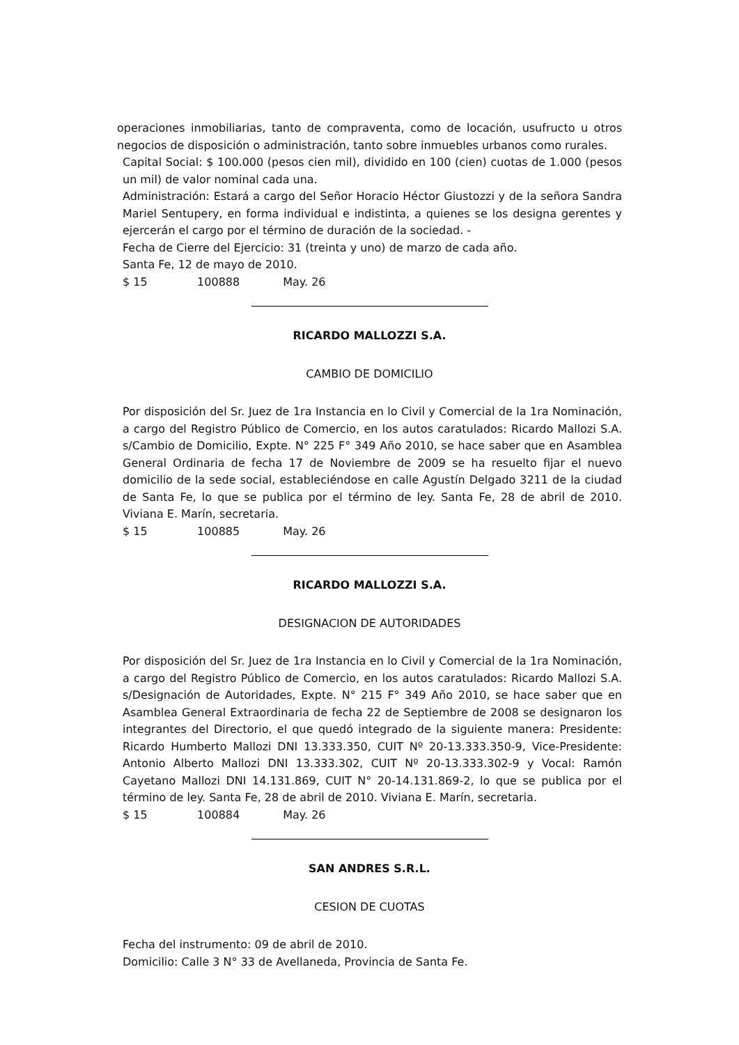operaciones inmobiliarias, tanto de compraventa, como de locación, usufructo u otros negocios de disposición o administración, tanto sobre inmuebles urbanos como rurales.
Capital Social: $ 100.000 (pesos cien mil), dividido en 100 (cien) cuotas de 1.000 (pesos un mil) de valor nominal cada una.
Administración: Estará a cargo del Señor Horacio Héctor Giustozzi y de la señora Sandra Mariel Sentupery, en forma individual e indistinta, a quienes se los designa gerentes y ejercerán el cargo por el término de duración de la sociedad. -
Fecha de Cierre del Ejercicio: 31 (treinta y uno) de marzo de cada año.
Santa Fe, 12 de mayo de 2010.
$ 15 100888 May. 26
RICARDO MALLOZZI S.A.
CAMBIO DE DOMICILIO
Por disposición del Sr. Juez de 1ra Instancia en lo Civil y Comercial de la 1ra Nominación, a cargo del Registro Público de Comercio, en los autos caratulados: Ricardo Mallozi S.A. s/Cambio de Domicilio, Expte. N° 225 F° 349 Año 2010, se hace saber que en Asamblea General Ordinaria de fecha 17 de Noviembre de 2009 se ha resuelto fijar el nuevo domicilio de la sede social, estableciéndose en calle Agustín Delgado 3211 de la ciudad de Santa Fe, lo que se publica por el término de ley. Santa Fe, 28 de abril de 2010. Viviana E. Marín, secretaria.
$ 15 100885 May. 26
RICARDO MALLOZZI S.A.
DESIGNACION DE AUTORIDADES
Por disposición del Sr. Juez de 1ra Instancia en lo Civil y Comercial de la 1ra Nominación, a cargo del Registro Público de Comercio, en los autos caratulados: Ricardo Mallozi S.A. s/Designación de Autoridades, Expte. N° 215 F° 349 Año 2010, se hace saber que en Asamblea General Extraordinaria de fecha 22 de Septiembre de 2008 se designaron los integrantes del Directorio, el que quedó integrado de la siguiente manera: Presidente: Ricardo Humberto Mallozi DNI 13.333.350, CUIT Nº 20-13.333.350-9, Vice-Presidente: Antonio Alberto Mallozi DNI 13.333.302, CUIT Nº 20-13.333.302-9 y Vocal: Ramón Cayetano Mallozi DNI 14.131.869, CUIT N° 20-14.131.869-2, lo que se publica por el término de ley. Santa Fe, 28 de abril de 2010. Viviana E. Marín, secretaria.
$ 15 100884 May. 26
SAN ANDRES S.R.L.
CESION DE CUOTAS
Fecha del instrumento: 09 de abril de 2010.
Domicilio: Calle 3 N° 33 de Avellaneda, Provincia de Santa Fe.